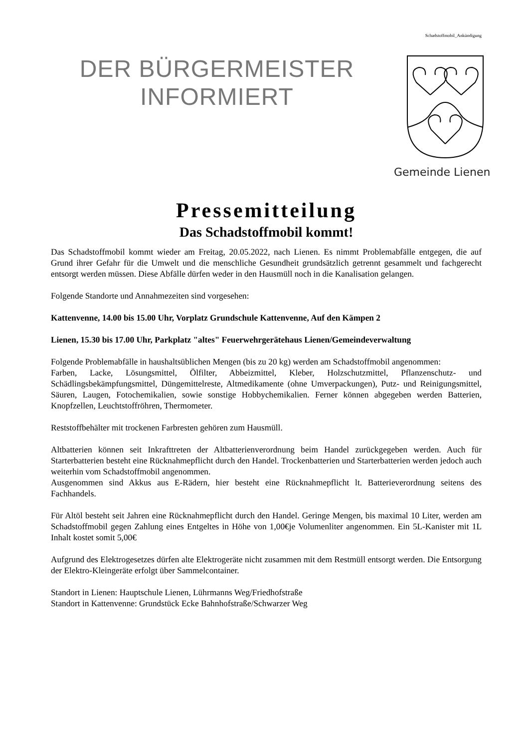Schadstoffmobil_Ankündigung
DER BÜRGERMEISTER
INFORMIERT
Gemeinde Lienen
Pressemitteilung
Das Schadstoffmobil kommt!
Das Schadstoffmobil kommt wieder am Freitag, 20.05.2022, nach Lienen. Es nimmt Problemabfälle entgegen, die auf Grund ihrer Gefahr für die Umwelt und die menschliche Gesundheit grundsätzlich getrennt gesammelt und fachgerecht entsorgt werden müssen. Diese Abfälle dürfen weder in den Hausmüll noch in die Kanalisation gelangen.
Folgende Standorte und Annahmezeiten sind vorgesehen:
Kattenvenne, 14.00 bis 15.00 Uhr, Vorplatz Grundschule Kattenvenne, Auf den Kämpen 2
Lienen, 15.30 bis 17.00 Uhr, Parkplatz "altes" Feuerwehrgerätehaus Lienen/Gemeindeverwaltung
Folgende Problemabfälle in haushaltsüblichen Mengen (bis zu 20 kg) werden am Schadstoffmobil angenommen:
Farben, Lacke, Lösungsmittel, Ölfilter, Abbeizmittel, Kleber, Holzschutzmittel, Pflanzenschutz- und Schädlingsbekämpfungsmittel, Düngemittelreste, Altmedikamente (ohne Umverpackungen), Putz- und Reinigungsmittel, Säuren, Laugen, Fotochemikalien, sowie sonstige Hobbychemikalien. Ferner können abgegeben werden Batterien, Knopfzellen, Leuchtstoffröhren, Thermometer.
Reststoffbehälter mit trockenen Farbresten gehören zum Hausmüll.
Altbatterien können seit Inkrafttreten der Altbatterienverordnung beim Handel zurückgegeben werden. Auch für Starterbatterien besteht eine Rücknahmepflicht durch den Handel. Trockenbatterien und Starterbatterien werden jedoch auch weiterhin vom Schadstoffmobil angenommen.
Ausgenommen sind Akkus aus E-Rädern, hier besteht eine Rücknahmepflicht lt. Batterieverordnung seitens des Fachhandels.
Für Altöl besteht seit Jahren eine Rücknahmepflicht durch den Handel. Geringe Mengen, bis maximal 10 Liter, werden am Schadstoffmobil gegen Zahlung eines Entgeltes in Höhe von 1,00€je Volumenliter angenommen. Ein 5L-Kanister mit 1L Inhalt kostet somit 5,00€
Aufgrund des Elektrogesetzes dürfen alte Elektrogeräte nicht zusammen mit dem Restmüll entsorgt werden. Die Entsorgung der Elektro-Kleingeräte erfolgt über Sammelcontainer.
Standort in Lienen: Hauptschule Lienen, Lührmanns Weg/Friedhofstraße
Standort in Kattenvenne: Grundstück Ecke Bahnhofstraße/Schwarzer Weg